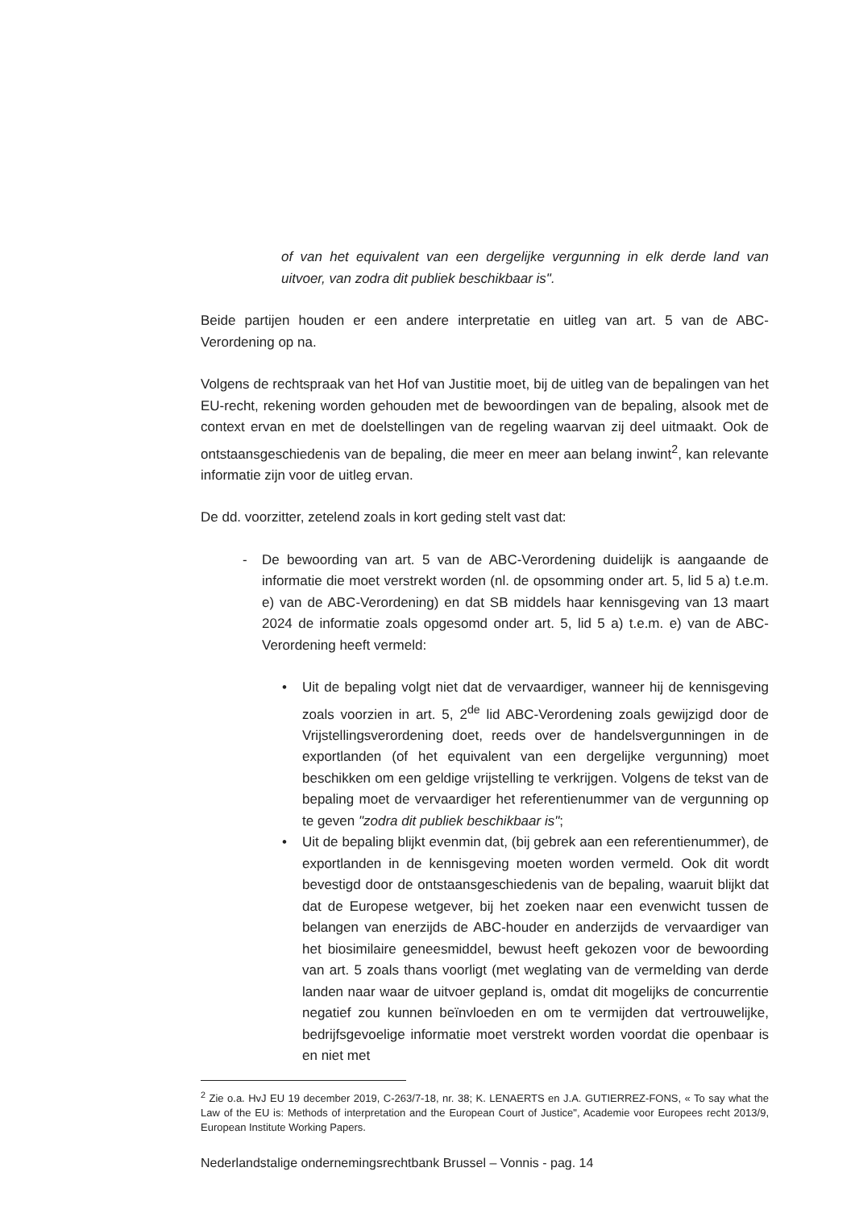of van het equivalent van een dergelijke vergunning in elk derde land van uitvoer, van zodra dit publiek beschikbaar is".
Beide partijen houden er een andere interpretatie en uitleg van art. 5 van de ABC-Verordening op na.
Volgens de rechtspraak van het Hof van Justitie moet, bij de uitleg van de bepalingen van het EU-recht, rekening worden gehouden met de bewoordingen van de bepaling, alsook met de context ervan en met de doelstellingen van de regeling waarvan zij deel uitmaakt. Ook de ontstaansgeschiedenis van de bepaling, die meer en meer aan belang inwint<sup>2</sup>, kan relevante informatie zijn voor de uitleg ervan.
De dd. voorzitter, zetelend zoals in kort geding stelt vast dat:
- De bewoording van art. 5 van de ABC-Verordening duidelijk is aangaande de informatie die moet verstrekt worden (nl. de opsomming onder art. 5, lid 5 a) t.e.m. e) van de ABC-Verordening) en dat SB middels haar kennisgeving van 13 maart 2024 de informatie zoals opgesomd onder art. 5, lid 5 a) t.e.m. e) van de ABC-Verordening heeft vermeld:
• Uit de bepaling volgt niet dat de vervaardiger, wanneer hij de kennisgeving zoals voorzien in art. 5, 2<sup>de</sup> lid ABC-Verordening zoals gewijzigd door de Vrijstellingsverordening doet, reeds over de handelsvergunningen in de exportlanden (of het equivalent van een dergelijke vergunning) moet beschikken om een geldige vrijstelling te verkrijgen. Volgens de tekst van de bepaling moet de vervaardiger het referentienummer van de vergunning op te geven "zodra dit publiek beschikbaar is";
• Uit de bepaling blijkt evenmin dat, (bij gebrek aan een referentienummer), de exportlanden in de kennisgeving moeten worden vermeld. Ook dit wordt bevestigd door de ontstaansgeschiedenis van de bepaling, waaruit blijkt dat dat de Europese wetgever, bij het zoeken naar een evenwicht tussen de belangen van enerzijds de ABC-houder en anderzijds de vervaardiger van het biosimilaire geneesmiddel, bewust heeft gekozen voor de bewoording van art. 5 zoals thans voorligt (met weglating van de vermelding van derde landen naar waar de uitvoer gepland is, omdat dit mogelijks de concurrentie negatief zou kunnen beïnvloeden en om te vermijden dat vertrouwelijke, bedrijfsgevoelige informatie moet verstrekt worden voordat die openbaar is en niet met
<sup>2</sup> Zie o.a. HvJ EU 19 december 2019, C-263/7-18, nr. 38; K. LENAERTS en J.A. GUTIERREZ-FONS, « To say what the Law of the EU is: Methods of interpretation and the European Court of Justice", Academie voor Europees recht 2013/9, European Institute Working Papers.
Nederlandstalige ondernemingsrechtbank Brussel – Vonnis - pag. 14